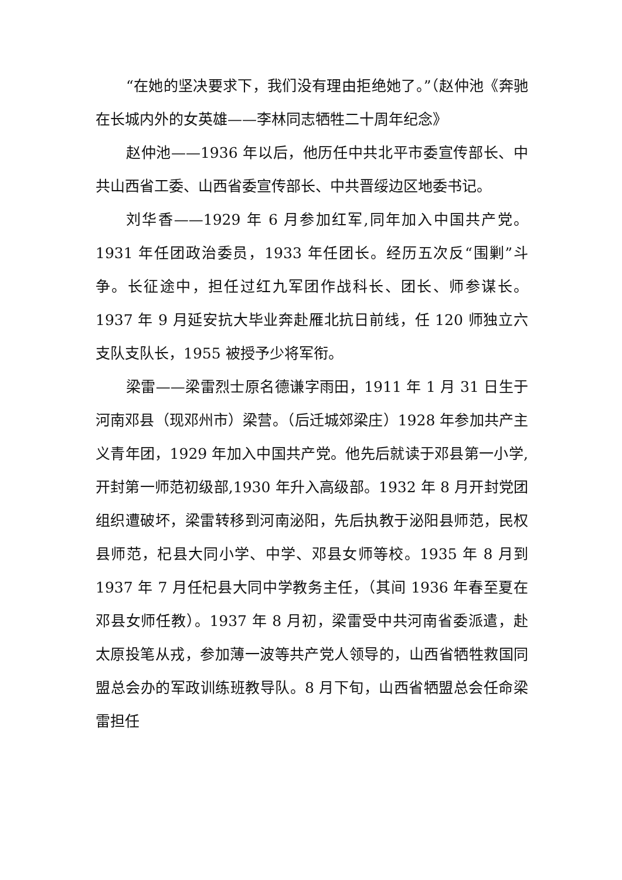“在她的坚决要求下，我们没有理由拒绝她了。”（赵仲池《奔驰在长城内外的女英雄——李林同志牺牲二十周年纪念》
赵仲池——1936 年以后，他历任中共北平市委宣传部长、中共山西省工委、山西省委宣传部长、中共晋绥边区地委书记。
刘华香——1929 年 6 月参加红军,同年加入中国共产党。1931 年任团政治委员，1933 年任团长。经历五次反“围剿”斗争。长征途中，担任过红九军团作战科长、团长、师参谋长。1937 年 9 月延安抗大毕业奔赴雁北抗日前线，任 120 师独立六支队支队长，1955 被授予少将军衔。
梁雷——梁雷烈士原名德谦字雨田，1911 年 1 月 31 日生于河南邓县（现邓州市）梁营。（后迁城郊梁庄）1928 年参加共产主义青年团，1929 年加入中国共产党。他先后就读于邓县第一小学,开封第一师范初级部,1930 年升入高级部。1932 年 8 月开封党团组织遭破坏，梁雷转移到河南泌阳，先后执教于泌阳县师范，民权县师范，杞县大同小学、中学、邓县女师等校。1935 年 8 月到 1937 年 7 月任杞县大同中学教务主任，（其间 1936 年春至夏在邓县女师任教）。1937 年 8 月初，梁雷受中共河南省委派遣，赴太原投笔从戎，参加薄一波等共产党人领导的，山西省牺牲救国同盟总会办的军政训练班教导队。8 月下旬，山西省牺盟总会任命梁雷担任